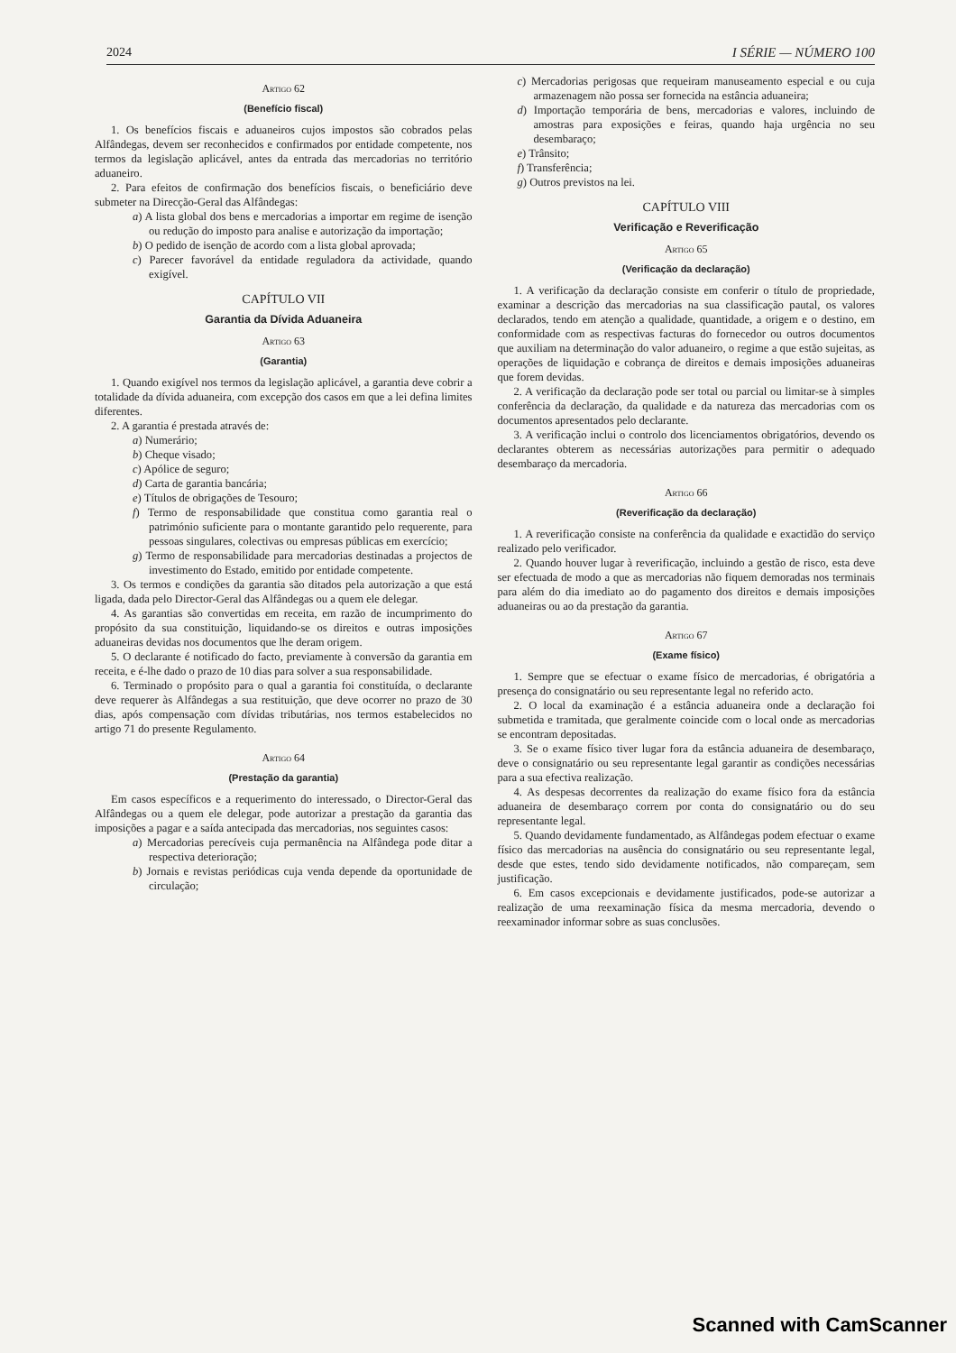2024 I SÉRIE — NÚMERO 100
Artigo 62
(Benefício fiscal)
1. Os benefícios fiscais e aduaneiros cujos impostos são cobrados pelas Alfândegas, devem ser reconhecidos e confirmados por entidade competente, nos termos da legislação aplicável, antes da entrada das mercadorias no território aduaneiro.
2. Para efeitos de confirmação dos benefícios fiscais, o beneficiário deve submeter na Direcção-Geral das Alfândegas:
a) A lista global dos bens e mercadorias a importar em regime de isenção ou redução do imposto para analise e autorização da importação;
b) O pedido de isenção de acordo com a lista global aprovada;
c) Parecer favorável da entidade reguladora da actividade, quando exigível.
CAPÍTULO VII
Garantia da Dívida Aduaneira
Artigo 63
(Garantia)
1. Quando exigível nos termos da legislação aplicável, a garantia deve cobrir a totalidade da dívida aduaneira, com excepção dos casos em que a lei defina limites diferentes.
2. A garantia é prestada através de:
a) Numerário;
b) Cheque visado;
c) Apólice de seguro;
d) Carta de garantia bancária;
e) Títulos de obrigações de Tesouro;
f) Termo de responsabilidade que constitua como garantia real o património suficiente para o montante garantido pelo requerente, para pessoas singulares, colectivas ou empresas públicas em exercício;
g) Termo de responsabilidade para mercadorias destinadas a projectos de investimento do Estado, emitido por entidade competente.
3. Os termos e condições da garantia são ditados pela autorização a que está ligada, dada pelo Director-Geral das Alfândegas ou a quem ele delegar.
4. As garantias são convertidas em receita, em razão de incumprimento do propósito da sua constituição, liquidando-se os direitos e outras imposições aduaneiras devidas nos documentos que lhe deram origem.
5. O declarante é notificado do facto, previamente à conversão da garantia em receita, e é-lhe dado o prazo de 10 dias para solver a sua responsabilidade.
6. Terminado o propósito para o qual a garantia foi constituída, o declarante deve requerer às Alfândegas a sua restituição, que deve ocorrer no prazo de 30 dias, após compensação com dívidas tributárias, nos termos estabelecidos no artigo 71 do presente Regulamento.
Artigo 64
(Prestação da garantia)
Em casos específicos e a requerimento do interessado, o Director-Geral das Alfândegas ou a quem ele delegar, pode autorizar a prestação da garantia das imposições a pagar e a saída antecipada das mercadorias, nos seguintes casos:
a) Mercadorias perecíveis cuja permanência na Alfândega pode ditar a respectiva deterioração;
b) Jornais e revistas periódicas cuja venda depende da oportunidade de circulação;
c) Mercadorias perigosas que requeiram manuseamento especial e ou cuja armazenagem não possa ser fornecida na estância aduaneira;
d) Importação temporária de bens, mercadorias e valores, incluindo de amostras para exposições e feiras, quando haja urgência no seu desembaraço;
e) Trânsito;
f) Transferência;
g) Outros previstos na lei.
CAPÍTULO VIII
Verificação e Reverificação
Artigo 65
(Verificação da declaração)
1. A verificação da declaração consiste em conferir o título de propriedade, examinar a descrição das mercadorias na sua classificação pautal, os valores declarados, tendo em atenção a qualidade, quantidade, a origem e o destino, em conformidade com as respectivas facturas do fornecedor ou outros documentos que auxiliam na determinação do valor aduaneiro, o regime a que estão sujeitas, as operações de liquidação e cobrança de direitos e demais imposições aduaneiras que forem devidas.
2. A verificação da declaração pode ser total ou parcial ou limitar-se à simples conferência da declaração, da qualidade e da natureza das mercadorias com os documentos apresentados pelo declarante.
3. A verificação inclui o controlo dos licenciamentos obrigatórios, devendo os declarantes obterem as necessárias autorizações para permitir o adequado desembaraço da mercadoria.
Artigo 66
(Reverificação da declaração)
1. A reverificação consiste na conferência da qualidade e exactidão do serviço realizado pelo verificador.
2. Quando houver lugar à reverificação, incluindo a gestão de risco, esta deve ser efectuada de modo a que as mercadorias não fiquem demoradas nos terminais para além do dia imediato ao do pagamento dos direitos e demais imposições aduaneiras ou ao da prestação da garantia.
Artigo 67
(Exame físico)
1. Sempre que se efectuar o exame físico de mercadorias, é obrigatória a presença do consignatário ou seu representante legal no referido acto.
2. O local da examinação é a estância aduaneira onde a declaração foi submetida e tramitada, que geralmente coincide com o local onde as mercadorias se encontram depositadas.
3. Se o exame físico tiver lugar fora da estância aduaneira de desembaraço, deve o consignatário ou seu representante legal garantir as condições necessárias para a sua efectiva realização.
4. As despesas decorrentes da realização do exame físico fora da estância aduaneira de desembaraço correm por conta do consignatário ou do seu representante legal.
5. Quando devidamente fundamentado, as Alfândegas podem efectuar o exame físico das mercadorias na ausência do consignatário ou seu representante legal, desde que estes, tendo sido devidamente notificados, não compareçam, sem justificação.
6. Em casos excepcionais e devidamente justificados, pode-se autorizar a realização de uma reexaminação física da mesma mercadoria, devendo o reexaminador informar sobre as suas conclusões.
Scanned with CamScanner